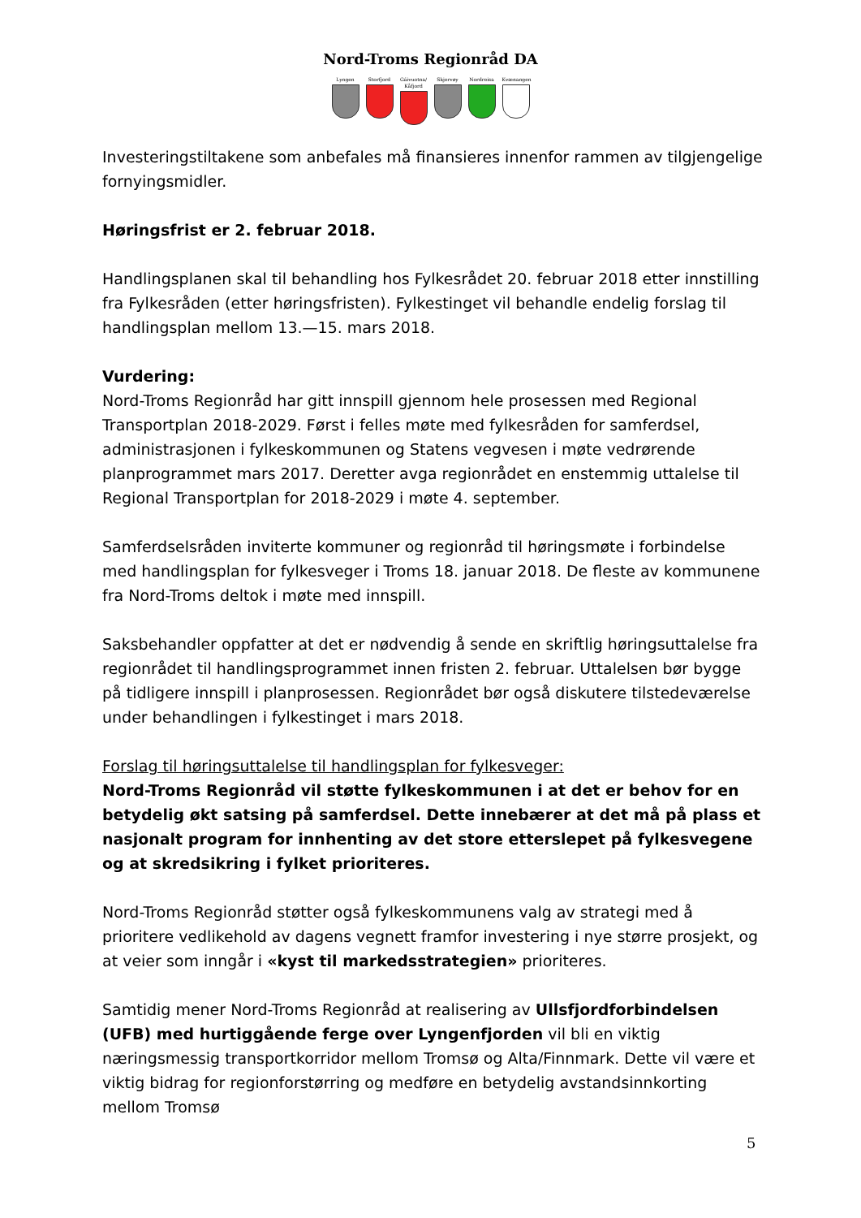Nord-Troms Regionråd DA
Lyngen Storfjord Gáivuotna/ Kåfjord
Skjervøy Nordreisa Kvænangen
Investeringstiltakene som anbefales må finansieres innenfor rammen av tilgjengelige fornyingsmidler.
Høringsfrist er 2. februar 2018.
Handlingsplanen skal til behandling hos Fylkesrådet 20. februar 2018 etter innstilling fra Fylkesråden (etter høringsfristen). Fylkestinget vil behandle endelig forslag til handlingsplan mellom 13.—15. mars 2018.
Vurdering:
Nord-Troms Regionråd har gitt innspill gjennom hele prosessen med Regional Transportplan 2018-2029. Først i felles møte med fylkesråden for samferdsel, administrasjonen i fylkeskommunen og Statens vegvesen i møte vedrørende planprogrammet mars 2017. Deretter avga regionrådet en enstemmig uttalelse til Regional Transportplan for 2018-2029 i møte 4. september.
Samferdselsråden inviterte kommuner og regionråd til høringsmøte i forbindelse med handlingsplan for fylkesveger i Troms 18. januar 2018. De fleste av kommunene fra Nord-Troms deltok i møte med innspill.
Saksbehandler oppfatter at det er nødvendig å sende en skriftlig høringsuttalelse fra regionrådet til handlingsprogrammet innen fristen 2. februar. Uttalelsen bør bygge på tidligere innspill i planprosessen. Regionrådet bør også diskutere tilstedeværelse under behandlingen i fylkestinget i mars 2018.
Forslag til høringsuttalelse til handlingsplan for fylkesveger:
Nord-Troms Regionråd vil støtte fylkeskommunen i at det er behov for en betydelig økt satsing på samferdsel. Dette innebærer at det må på plass et nasjonalt program for innhenting av det store etterslepet på fylkesvegene og at skredsikring i fylket prioriteres.
Nord-Troms Regionråd støtter også fylkeskommunens valg av strategi med å prioritere vedlikehold av dagens vegnett framfor investering i nye større prosjekt, og at veier som inngår i «kyst til markedsstrategien» prioriteres.
Samtidig mener Nord-Troms Regionråd at realisering av Ullsfjordforbindelsen (UFB) med hurtiggående ferge over Lyngenfjorden vil bli en viktig næringsmessig transportkorridor mellom Tromsø og Alta/Finnmark. Dette vil være et viktig bidrag for regionforstørring og medføre en betydelig avstandsinnkorting mellom Tromsø
5